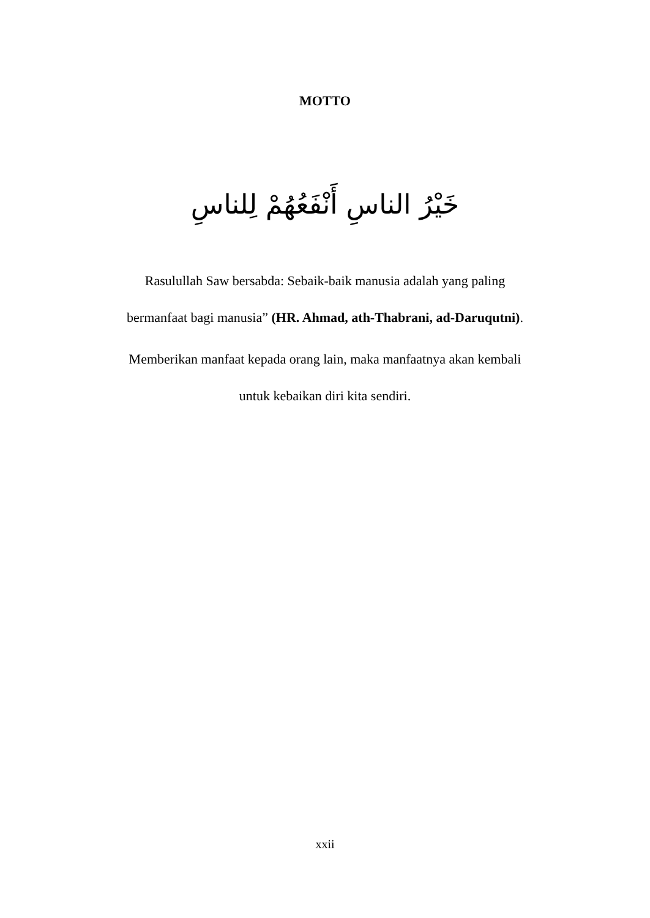MOTTO
خَيْرُ الناسِ أَنْفَعُهُمْ لِلناسِ
Rasulullah Saw bersabda: Sebaik-baik manusia adalah yang paling
bermanfaat bagi manusia” (HR. Ahmad, ath-Thabrani, ad-Daruqutni).
Memberikan manfaat kepada orang lain, maka manfaatnya akan kembali
untuk kebaikan diri kita sendiri.
xxii